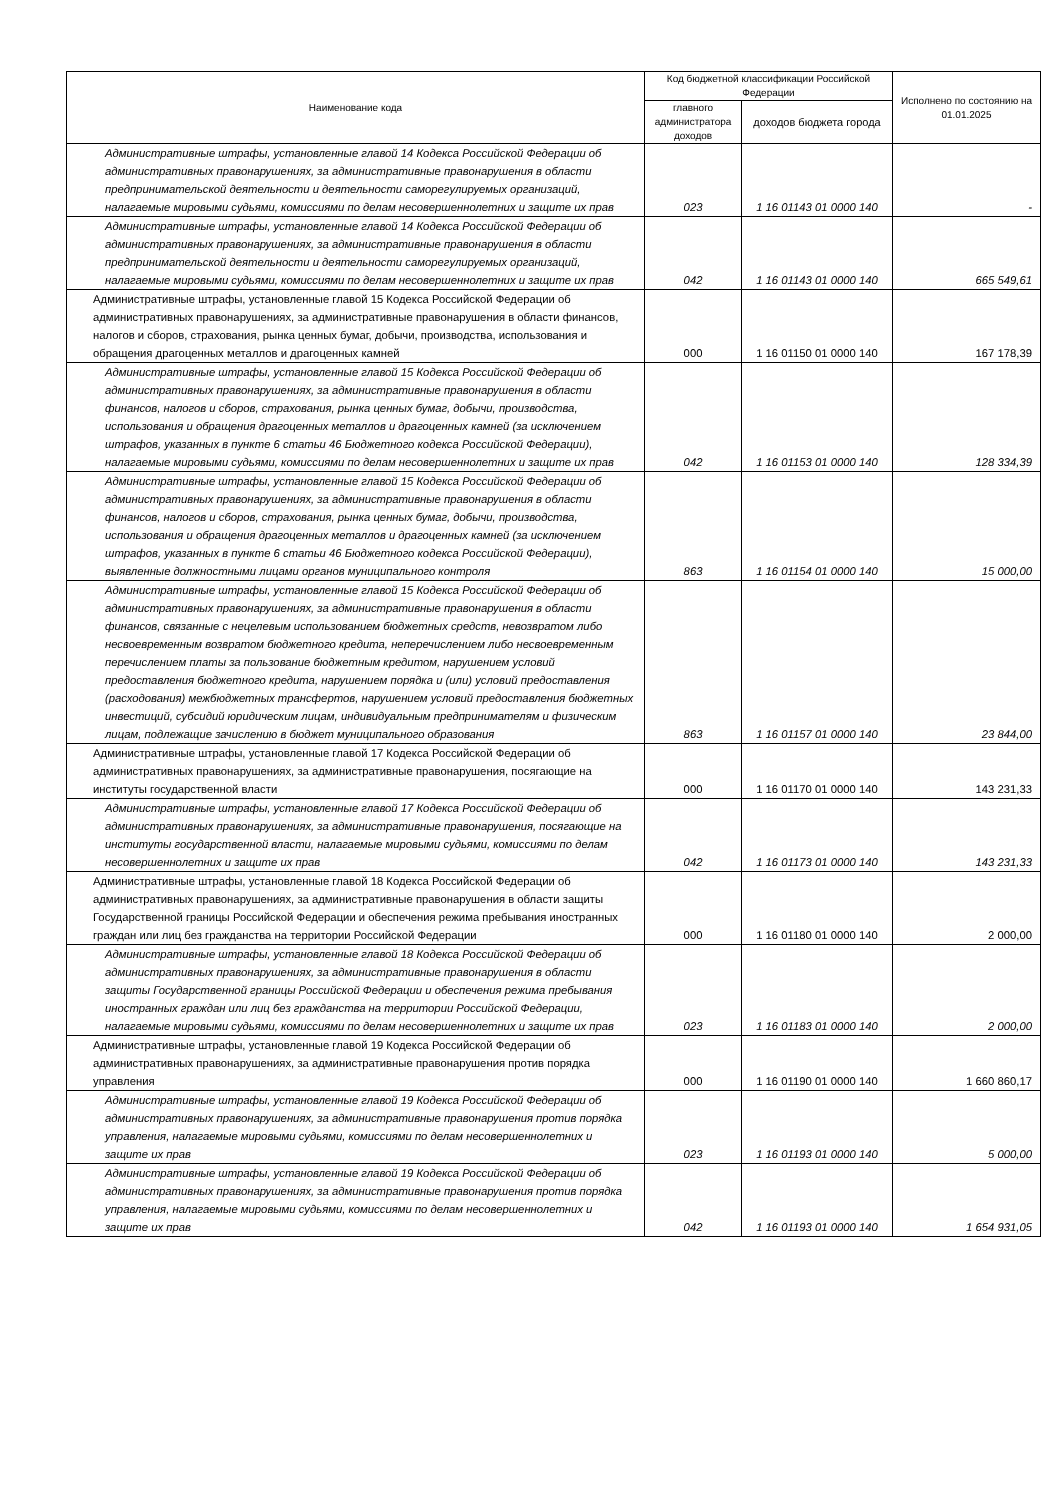| Наименование кода | Код бюджетной классификации Российской Федерации | | Исполнено по состоянию на 01.01.2025 |
| --- | --- | --- | --- |
| | главного администратора доходов | доходов бюджета города | |
| Административные штрафы, установленные главой 14 Кодекса Российской Федерации об административных правонарушениях, за административные правонарушения в области предпринимательской деятельности и деятельности саморегулируемых организаций, налагаемые мировыми судьями, комиссиями по делам несовершеннолетних и защите их прав | 023 | 1 16 01143 01 0000 140 | - |
| Административные штрафы, установленные главой 14 Кодекса Российской Федерации об административных правонарушениях, за административные правонарушения в области предпринимательской деятельности и деятельности саморегулируемых организаций, налагаемые мировыми судьями, комиссиями по делам несовершеннолетних и защите их прав | 042 | 1 16 01143 01 0000 140 | 665 549,61 |
| Административные штрафы, установленные главой 15 Кодекса Российской Федерации об административных правонарушениях, за административные правонарушения в области финансов, налогов и сборов, страхования, рынка ценных бумаг, добычи, производства, использования и обращения драгоценных металлов и драгоценных камней | 000 | 1 16 01150 01 0000 140 | 167 178,39 |
| Административные штрафы, установленные главой 15 Кодекса Российской Федерации об административных правонарушениях, за административные правонарушения в области финансов, налогов и сборов, страхования, рынка ценных бумаг, добычи, производства, использования и обращения драгоценных металлов и драгоценных камней (за исключением штрафов, указанных в пункте 6 статьи 46 Бюджетного кодекса Российской Федерации), налагаемые мировыми судьями, комиссиями по делам несовершеннолетних и защите их прав | 042 | 1 16 01153 01 0000 140 | 128 334,39 |
| Административные штрафы, установленные главой 15 Кодекса Российской Федерации об административных правонарушениях, за административные правонарушения в области финансов, налогов и сборов, страхования, рынка ценных бумаг, добычи, производства, использования и обращения драгоценных металлов и драгоценных камней (за исключением штрафов, указанных в пункте 6 статьи 46 Бюджетного кодекса Российской Федерации), выявленные должностными лицами органов муниципального контроля | 863 | 1 16 01154 01 0000 140 | 15 000,00 |
| Административные штрафы, установленные главой 15 Кодекса Российской Федерации об административных правонарушениях, за административные правонарушения в области финансов, связанные с нецелевым использованием бюджетных средств, невозвратом либо несвоевременным возвратом бюджетного кредита, неперечислением либо несвоевременным перечислением платы за пользование бюджетным кредитом, нарушением условий предоставления бюджетного кредита, нарушением порядка и (или) условий предоставления (расходования) межбюджетных трансфертов, нарушением условий предоставления бюджетных инвестиций, субсидий юридическим лицам, индивидуальным предпринимателям и физическим лицам, подлежащие зачислению в бюджет муниципального образования | 863 | 1 16 01157 01 0000 140 | 23 844,00 |
| Административные штрафы, установленные главой 17 Кодекса Российской Федерации об административных правонарушениях, за административные правонарушения, посягающие на институты государственной власти | 000 | 1 16 01170 01 0000 140 | 143 231,33 |
| Административные штрафы, установленные главой 17 Кодекса Российской Федерации об административных правонарушениях, за административные правонарушения, посягающие на институты государственной власти, налагаемые мировыми судьями, комиссиями по делам несовершеннолетних и защите их прав | 042 | 1 16 01173 01 0000 140 | 143 231,33 |
| Административные штрафы, установленные главой 18 Кодекса Российской Федерации об административных правонарушениях, за административные правонарушения в области защиты Государственной границы Российской Федерации и обеспечения режима пребывания иностранных граждан или лиц без гражданства на территории Российской Федерации | 000 | 1 16 01180 01 0000 140 | 2 000,00 |
| Административные штрафы, установленные главой 18 Кодекса Российской Федерации об административных правонарушениях, за административные правонарушения в области защиты Государственной границы Российской Федерации и обеспечения режима пребывания иностранных граждан или лиц без гражданства на территории Российской Федерации, налагаемые мировыми судьями, комиссиями по делам несовершеннолетних и защите их прав | 023 | 1 16 01183 01 0000 140 | 2 000,00 |
| Административные штрафы, установленные главой 19 Кодекса Российской Федерации об административных правонарушениях, за административные правонарушения против порядка управления | 000 | 1 16 01190 01 0000 140 | 1 660 860,17 |
| Административные штрафы, установленные главой 19 Кодекса Российской Федерации об административных правонарушениях, за административные правонарушения против порядка управления, налагаемые мировыми судьями, комиссиями по делам несовершеннолетних и защите их прав | 023 | 1 16 01193 01 0000 140 | 5 000,00 |
| Административные штрафы, установленные главой 19 Кодекса Российской Федерации об административных правонарушениях, за административные правонарушения против порядка управления, налагаемые мировыми судьями, комиссиями по делам несовершеннолетних и защите их прав | 042 | 1 16 01193 01 0000 140 | 1 654 931,05 |